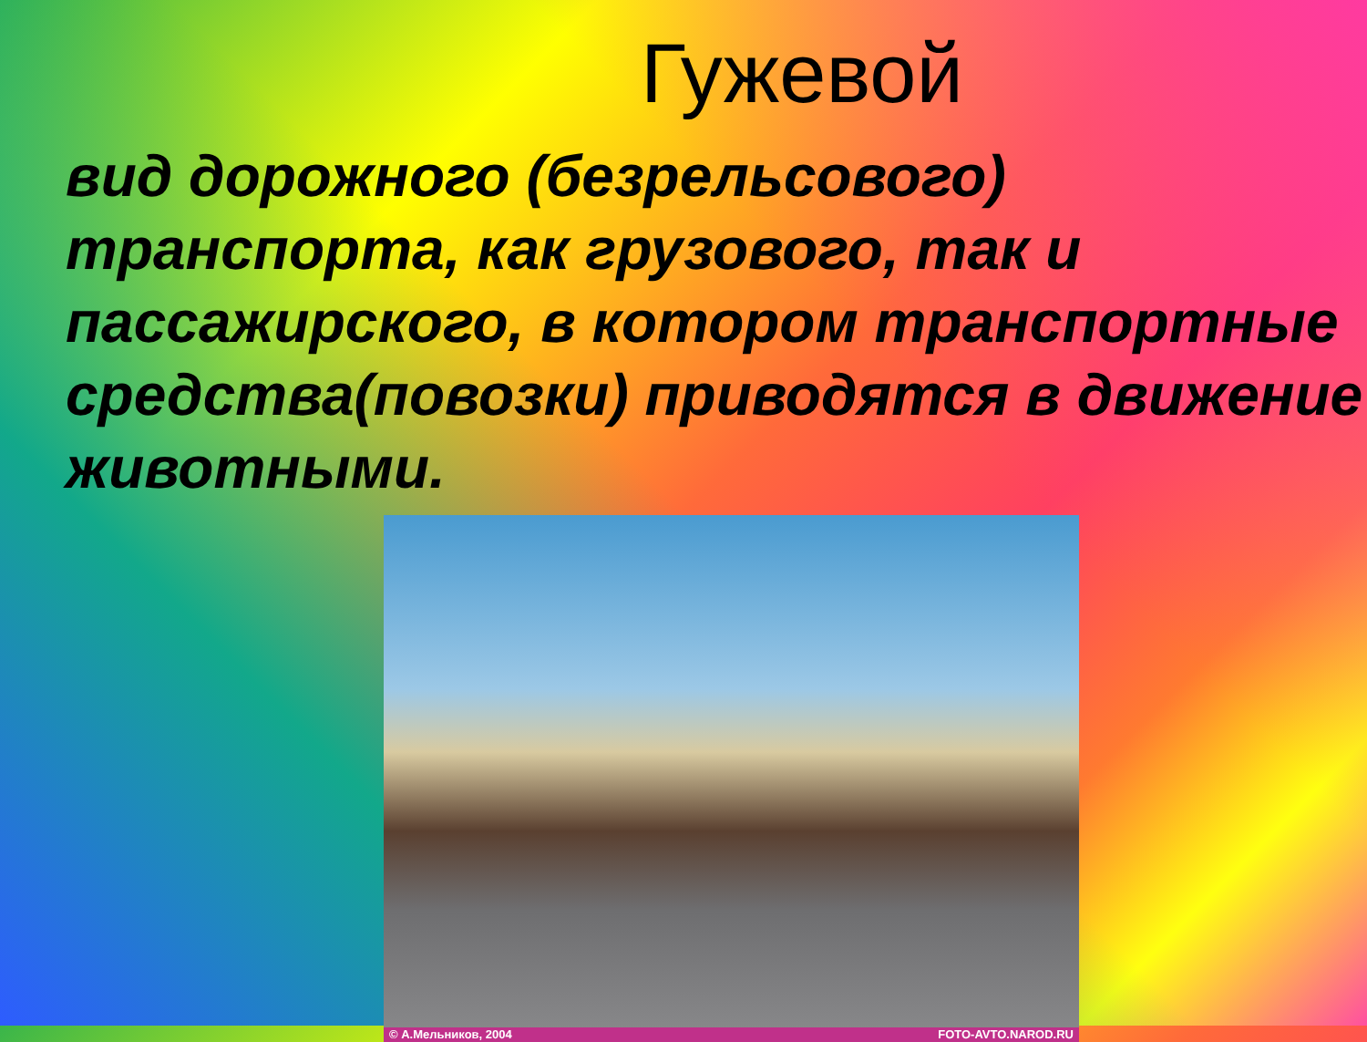Гужевой
вид дорожного (безрельсового) транспорта, как грузового, так и пассажирского, в котором транспортные средства(повозки) приводятся в движение животными.
© А.Мельников, 2004 FOTO-AVTO.NAROD.RU